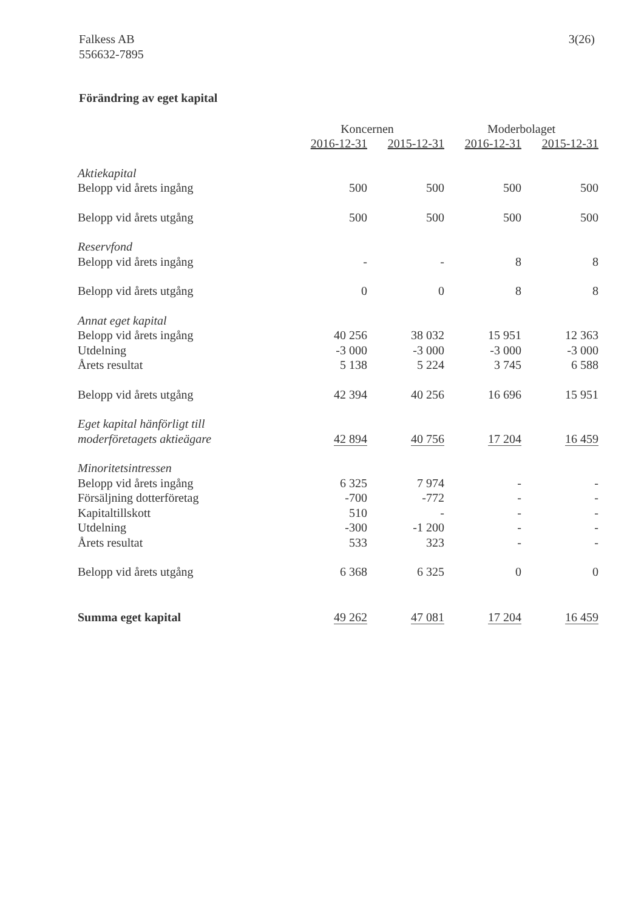Falkess AB
556632-7895
3(26)
Förändring av eget kapital
| | Koncernen | | Moderbolaget | |
| --- | --- | --- | --- | --- |
| | 2016-12-31 | 2015-12-31 | 2016-12-31 | 2015-12-31 |
| Aktiekapital | | | | |
| Belopp vid årets ingång | 500 | 500 | 500 | 500 |
| Belopp vid årets utgång | 500 | 500 | 500 | 500 |
| Reservfond | | | | |
| Belopp vid årets ingång | - | - | 8 | 8 |
| Belopp vid årets utgång | 0 | 0 | 8 | 8 |
| Annat eget kapital | | | | |
| Belopp vid årets ingång | 40 256 | 38 032 | 15 951 | 12 363 |
| Utdelning | -3 000 | -3 000 | -3 000 | -3 000 |
| Årets resultat | 5 138 | 5 224 | 3 745 | 6 588 |
| Belopp vid årets utgång | 42 394 | 40 256 | 16 696 | 15 951 |
| Eget kapital hänförligt till | | | | |
| moderföretagets aktieägare | 42 894 | 40 756 | 17 204 | 16 459 |
| Minoritetsintressen | | | | |
| Belopp vid årets ingång | 6 325 | 7 974 | - | - |
| Försäljning dotterföretag | -700 | -772 | - | - |
| Kapitaltillskott | 510 | - | - | - |
| Utdelning | -300 | -1 200 | - | - |
| Årets resultat | 533 | 323 | - | - |
| Belopp vid årets utgång | 6 368 | 6 325 | 0 | 0 |
| Summa eget kapital | 49 262 | 47 081 | 17 204 | 16 459 |